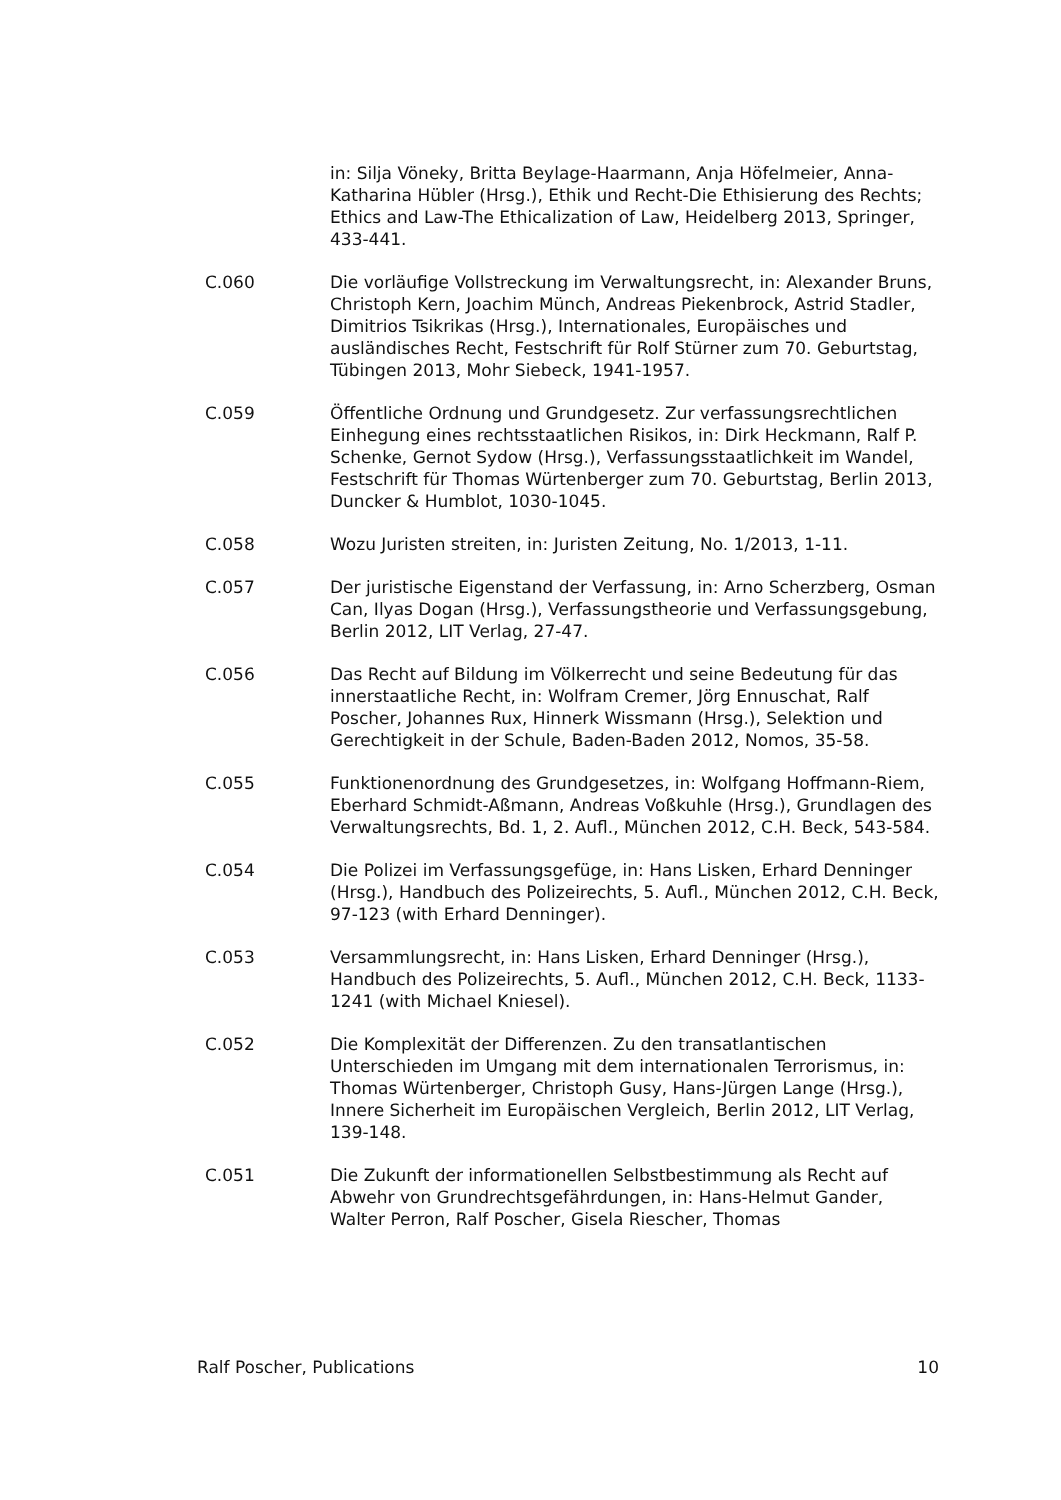in: Silja Vöneky, Britta Beylage-Haarmann, Anja Höfelmeier, Anna-Katharina Hübler (Hrsg.), Ethik und Recht-Die Ethisierung des Rechts; Ethics and Law-The Ethicalization of Law, Heidelberg 2013, Springer, 433-441.
C.060 Die vorläufige Vollstreckung im Verwaltungsrecht, in: Alexander Bruns, Christoph Kern, Joachim Münch, Andreas Piekenbrock, Astrid Stadler, Dimitrios Tsikrikas (Hrsg.), Internationales, Europäisches und ausländisches Recht, Festschrift für Rolf Stürner zum 70. Geburtstag, Tübingen 2013, Mohr Siebeck, 1941-1957.
C.059 Öffentliche Ordnung und Grundgesetz. Zur verfassungsrechtlichen Einhegung eines rechtsstaatlichen Risikos, in: Dirk Heckmann, Ralf P. Schenke, Gernot Sydow (Hrsg.), Verfassungsstaatlichkeit im Wandel, Festschrift für Thomas Würtenberger zum 70. Geburtstag, Berlin 2013, Duncker & Humblot, 1030-1045.
C.058 Wozu Juristen streiten, in: Juristen Zeitung, No. 1/2013, 1-11.
C.057 Der juristische Eigenstand der Verfassung, in: Arno Scherzberg, Osman Can, Ilyas Dogan (Hrsg.), Verfassungstheorie und Verfassungsgebung, Berlin 2012, LIT Verlag, 27-47.
C.056 Das Recht auf Bildung im Völkerrecht und seine Bedeutung für das innerstaatliche Recht, in: Wolfram Cremer, Jörg Ennuschat, Ralf Poscher, Johannes Rux, Hinnerk Wissmann (Hrsg.), Selektion und Gerechtigkeit in der Schule, Baden-Baden 2012, Nomos, 35-58.
C.055 Funktionenordnung des Grundgesetzes, in: Wolfgang Hoffmann-Riem, Eberhard Schmidt-Aßmann, Andreas Voßkuhle (Hrsg.), Grundlagen des Verwaltungsrechts, Bd. 1, 2. Aufl., München 2012, C.H. Beck, 543-584.
C.054 Die Polizei im Verfassungsgefüge, in: Hans Lisken, Erhard Denninger (Hrsg.), Handbuch des Polizeirechts, 5. Aufl., München 2012, C.H. Beck, 97-123 (with Erhard Denninger).
C.053 Versammlungsrecht, in: Hans Lisken, Erhard Denninger (Hrsg.), Handbuch des Polizeirechts, 5. Aufl., München 2012, C.H. Beck, 1133-1241 (with Michael Kniesel).
C.052 Die Komplexität der Differenzen. Zu den transatlantischen Unterschieden im Umgang mit dem internationalen Terrorismus, in: Thomas Würtenberger, Christoph Gusy, Hans-Jürgen Lange (Hrsg.), Innere Sicherheit im Europäischen Vergleich, Berlin 2012, LIT Verlag, 139-148.
C.051 Die Zukunft der informationellen Selbstbestimmung als Recht auf Abwehr von Grundrechtsgefährdungen, in: Hans-Helmut Gander, Walter Perron, Ralf Poscher, Gisela Riescher, Thomas
Ralf Poscher, Publications 10